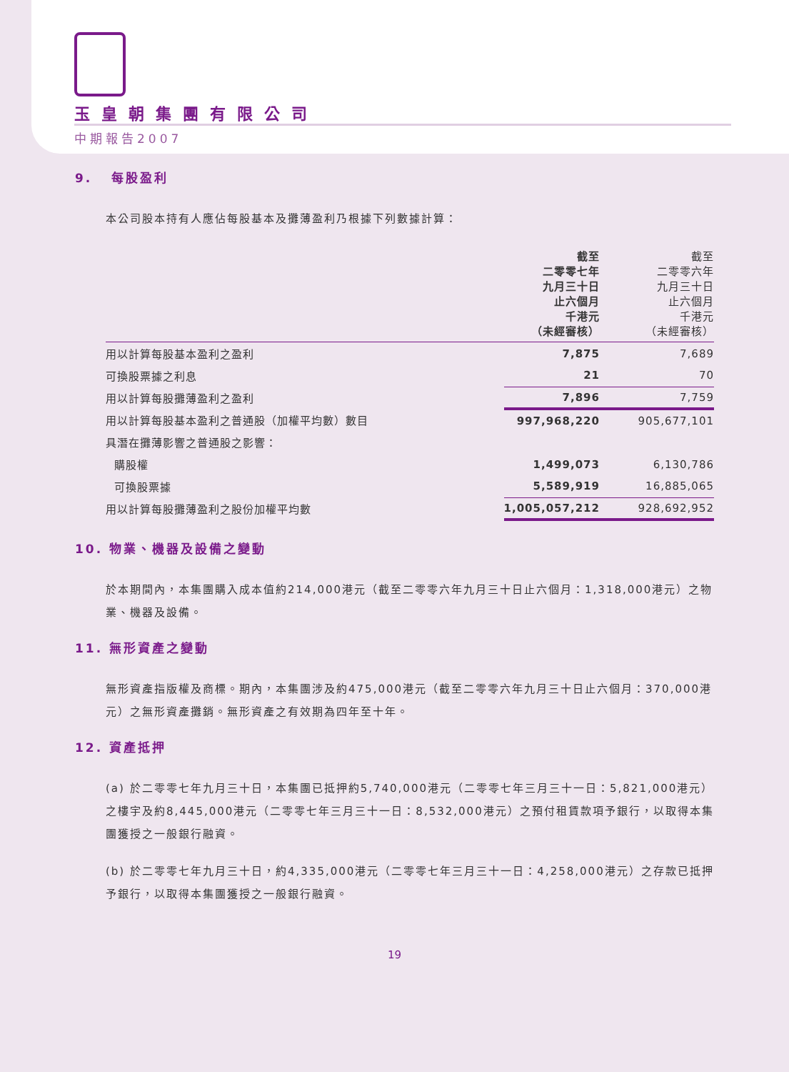玉皇朝集團有限公司
中期報告2007
9. 每股盈利
本公司股本持有人應佔每股基本及攤薄盈利乃根據下列數據計算：
| | 截至 二零零七年 九月三十日 止六個月 千港元 （未經審核） | 截至 二零零六年 九月三十日 止六個月 千港元 （未經審核） |
| --- | --- | --- |
| 用以計算每股基本盈利之盈利 | 7,875 | 7,689 |
| 可換股票據之利息 | 21 | 70 |
| 用以計算每股攤薄盈利之盈利 | 7,896 | 7,759 |
| 用以計算每股基本盈利之普通股（加權平均數）數目 | 997,968,220 | 905,677,101 |
| 具潛在攤薄影響之普通股之影響： | | |
| 購股權 | 1,499,073 | 6,130,786 |
| 可換股票據 | 5,589,919 | 16,885,065 |
| 用以計算每股攤薄盈利之股份加權平均數 | 1,005,057,212 | 928,692,952 |
10. 物業、機器及設備之變動
於本期間內，本集團購入成本值約214,000港元（截至二零零六年九月三十日止六個月：1,318,000港元）之物業、機器及設備。
11. 無形資產之變動
無形資產指版權及商標。期內，本集團涉及約475,000港元（截至二零零六年九月三十日止六個月：370,000港元）之無形資產攤銷。無形資產之有效期為四年至十年。
12. 資產抵押
(a) 於二零零七年九月三十日，本集團已抵押約5,740,000港元（二零零七年三月三十一日：5,821,000港元）之樓宇及約8,445,000港元（二零零七年三月三十一日：8,532,000港元）之預付租賃款項予銀行，以取得本集團獲授之一般銀行融資。
(b) 於二零零七年九月三十日，約4,335,000港元（二零零七年三月三十一日：4,258,000港元）之存款已抵押予銀行，以取得本集團獲授之一般銀行融資。
19